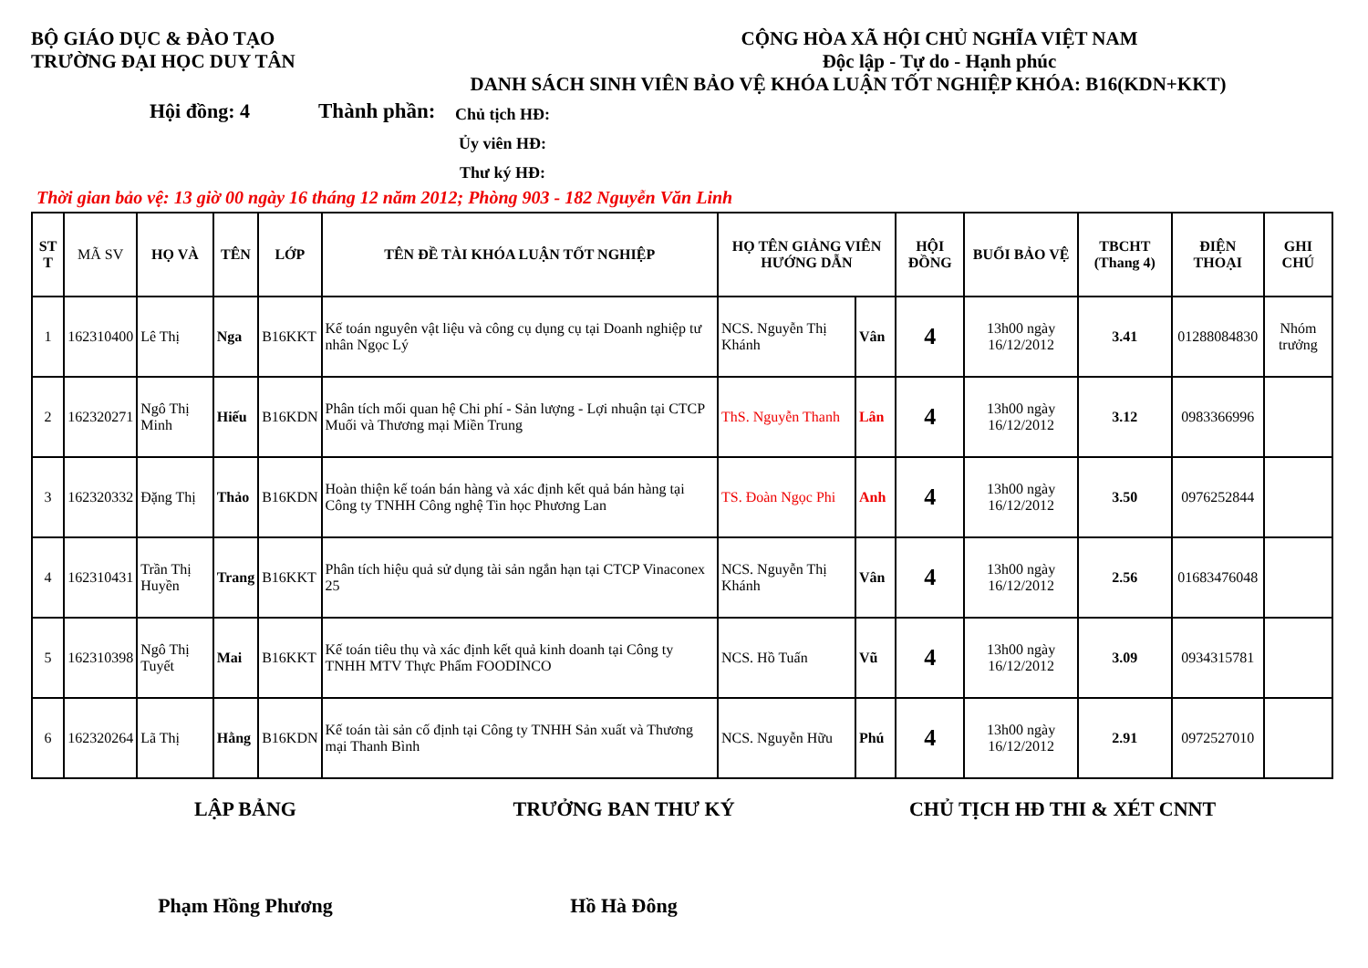BỘ GIÁO DỤC & ĐÀO TẠO
TRƯỜNG ĐẠI HỌC DUY TÂN
CỘNG HÒA XÃ HỘI CHỦ NGHĨA VIỆT NAM
Độc lập - Tự do - Hạnh phúc
DANH SÁCH SINH VIÊN BẢO VỆ KHÓA LUẬN TỐT NGHIỆP KHÓA: B16(KDN+KKT)
Hội đồng: 4 Thành phần:
Chủ tịch HĐ:
Ủy viên HĐ:
Thư ký HĐ:
Thời gian bảo vệ: 13 giờ 00 ngày 16 tháng 12 năm 2012; Phòng 903 - 182 Nguyễn Văn Linh
| ST T | MÃ SV | HỌ VÀ | TÊN | LỚP | TÊN ĐỀ TÀI KHÓA LUẬN TỐT NGHIỆP | HỌ TÊN GIẢNG VIÊN HƯỚNG DẪN | | HỘI ĐỒNG | BUỔI BẢO VỆ | TBCHT (Thang 4) | ĐIỆN THOẠI | GHI CHÚ |
| --- | --- | --- | --- | --- | --- | --- | --- | --- | --- | --- | --- | --- |
| 1 | 162310400 | Lê Thị | Nga | B16KKT | Kế toán nguyên vật liệu và công cụ dụng cụ tại Doanh nghiệp tư nhân Ngọc Lý | NCS. Nguyễn Thị Khánh | Vân | 4 | 13h00 ngày 16/12/2012 | 3.41 | 01288084830 | Nhóm trưởng |
| 2 | 162320271 | Ngô Thị Minh | Hiếu | B16KDN | Phân tích mối quan hệ Chi phí - Sản lượng - Lợi nhuận tại CTCP Muối và Thương mại Miền Trung | ThS. Nguyễn Thanh | Lân | 4 | 13h00 ngày 16/12/2012 | 3.12 | 0983366996 | |
| 3 | 162320332 | Đặng Thị | Thảo | B16KDN | Hoàn thiện kế toán bán hàng và xác định kết quả bán hàng tại Công ty TNHH Công nghệ Tin học Phương Lan | TS. Đoàn Ngọc Phi | Anh | 4 | 13h00 ngày 16/12/2012 | 3.50 | 0976252844 | |
| 4 | 162310431 | Trần Thị Huyền | Trang | B16KKT | Phân tích hiệu quả sử dụng tài sản ngắn hạn tại CTCP Vinaconex 25 | NCS. Nguyễn Thị Khánh | Vân | 4 | 13h00 ngày 16/12/2012 | 2.56 | 01683476048 | |
| 5 | 162310398 | Ngô Thị Tuyết | Mai | B16KKT | Kế toán tiêu thụ và xác định kết quả kinh doanh tại Công ty TNHH MTV Thực Phẩm FOODINCO | NCS. Hồ Tuấn | Vũ | 4 | 13h00 ngày 16/12/2012 | 3.09 | 0934315781 | |
| 6 | 162320264 | Lã Thị | Hằng | B16KDN | Kế toán tài sản cố định tại Công ty TNHH Sản xuất và Thương mại Thanh Bình | NCS. Nguyễn Hữu | Phú | 4 | 13h00 ngày 16/12/2012 | 2.91 | 0972527010 | |
LẬP BẢNG TRƯỞNG BAN THƯ KÝ CHỦ TỊCH HĐ THI & XÉT CNNT
Phạm Hồng Phương Hồ Hà Đông